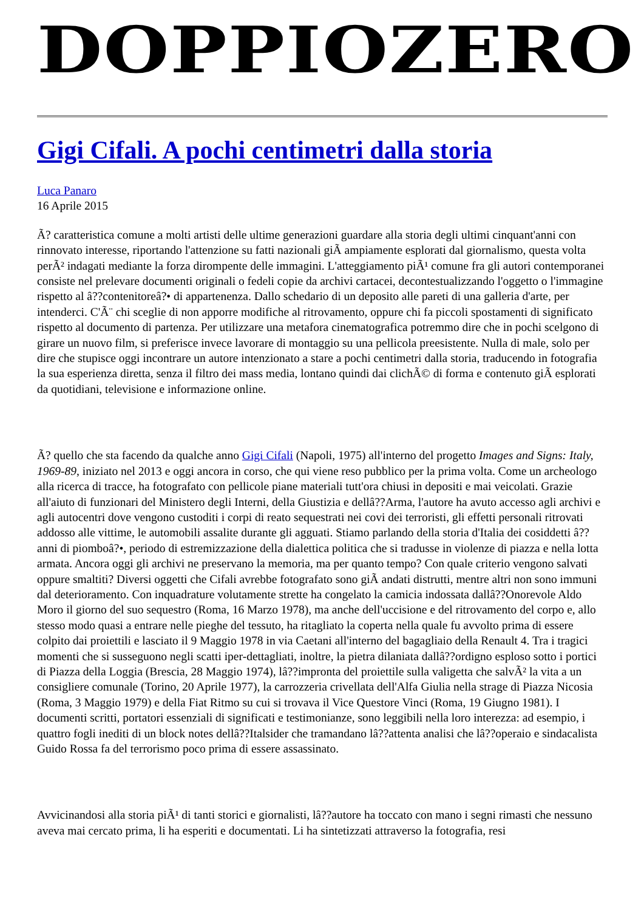DOPPIOZERO
Gigi Cifali. A pochi centimetri dalla storia
Luca Panaro
16 Aprile 2015
Ã? caratteristica comune a molti artisti delle ultime generazioni guardare alla storia degli ultimi cinquant'anni con rinnovato interesse, riportando l'attenzione su fatti nazionali giÃ ampiamente esplorati dal giornalismo, questa volta perÃ² indagati mediante la forza dirompente delle immagini. L'atteggiamento piÃ¹ comune fra gli autori contemporanei consiste nel prelevare documenti originali o fedeli copie da archivi cartacei, decontestualizzando l'oggetto o l'immagine rispetto al â??contenitoreâ?• di appartenenza. Dallo schedario di un deposito alle pareti di una galleria d'arte, per intenderci. C'Ã¨ chi sceglie di non apporre modifiche al ritrovamento, oppure chi fa piccoli spostamenti di significato rispetto al documento di partenza. Per utilizzare una metafora cinematografica potremmo dire che in pochi scelgono di girare un nuovo film, si preferisce invece lavorare di montaggio su una pellicola preesistente. Nulla di male, solo per dire che stupisce oggi incontrare un autore intenzionato a stare a pochi centimetri dalla storia, traducendo in fotografia la sua esperienza diretta, senza il filtro dei mass media, lontano quindi dai clichÃ© di forma e contenuto giÃ esplorati da quotidiani, televisione e informazione online.
Ã? quello che sta facendo da qualche anno Gigi Cifali (Napoli, 1975) all'interno del progetto Images and Signs: Italy, 1969-89, iniziato nel 2013 e oggi ancora in corso, che qui viene reso pubblico per la prima volta. Come un archeologo alla ricerca di tracce, ha fotografato con pellicole piane materiali tutt'ora chiusi in depositi e mai veicolati. Grazie all'aiuto di funzionari del Ministero degli Interni, della Giustizia e dellâ??Arma, l'autore ha avuto accesso agli archivi e agli autocentri dove vengono custoditi i corpi di reato sequestrati nei covi dei terroristi, gli effetti personali ritrovati addosso alle vittime, le automobili assalite durante gli agguati. Stiamo parlando della storia d'Italia dei cosiddetti â??anni di piomboâ?•, periodo di estremizzazione della dialettica politica che si tradusse in violenze di piazza e nella lotta armata. Ancora oggi gli archivi ne preservano la memoria, ma per quanto tempo? Con quale criterio vengono salvati oppure smaltiti? Diversi oggetti che Cifali avrebbe fotografato sono giÃ andati distrutti, mentre altri non sono immuni dal deterioramento. Con inquadrature volutamente strette ha congelato la camicia indossata dallâ??Onorevole Aldo Moro il giorno del suo sequestro (Roma, 16 Marzo 1978), ma anche dell'uccisione e del ritrovamento del corpo e, allo stesso modo quasi a entrare nelle pieghe del tessuto, ha ritagliato la coperta nella quale fu avvolto prima di essere colpito dai proiettili e lasciato il 9 Maggio 1978 in via Caetani all'interno del bagagliaio della Renault 4. Tra i tragici momenti che si susseguono negli scatti iper-dettagliati, inoltre, la pietra dilaniata dallâ??ordigno esploso sotto i portici di Piazza della Loggia (Brescia, 28 Maggio 1974), lâ??impronta del proiettile sulla valigetta che salvÃ² la vita a un consigliere comunale (Torino, 20 Aprile 1977), la carrozzeria crivellata dell'Alfa Giulia nella strage di Piazza Nicosia (Roma, 3 Maggio 1979) e della Fiat Ritmo su cui si trovava il Vice Questore Vinci (Roma, 19 Giugno 1981). I documenti scritti, portatori essenziali di significati e testimonianze, sono leggibili nella loro interezza: ad esempio, i quattro fogli inediti di un block notes dellâ??Italsider che tramandano lâ??attenta analisi che lâ??operaio e sindacalista Guido Rossa fa del terrorismo poco prima di essere assassinato.
Avvicinandosi alla storia piÃ¹ di tanti storici e giornalisti, lâ??autore ha toccato con mano i segni rimasti che nessuno aveva mai cercato prima, li ha esperiti e documentati. Li ha sintetizzati attraverso la fotografia, resi